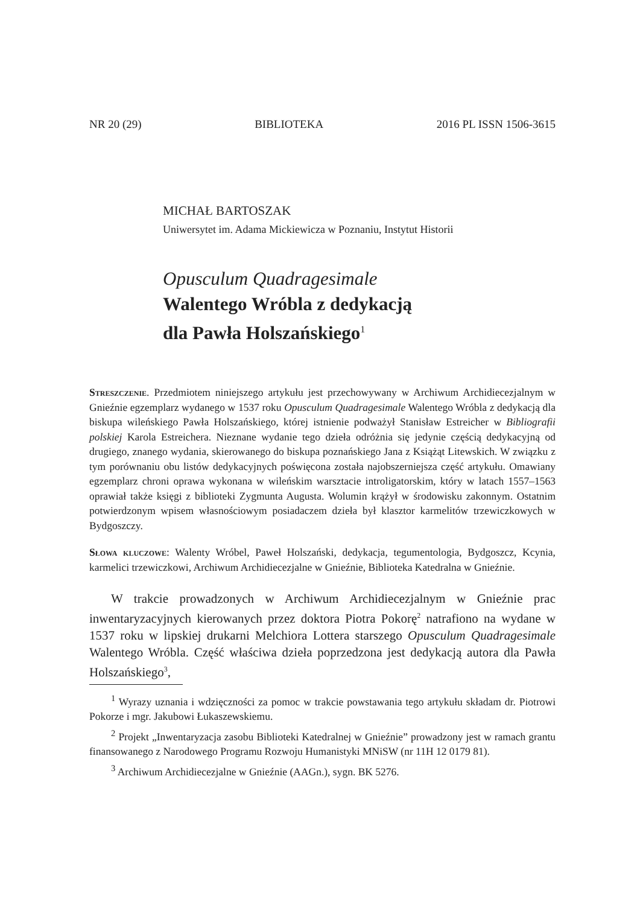NR 20 (29) BIBLIOTEKA 2016 PL ISSN 1506-3615
MICHAŁ BARTOSZAK
Uniwersytet im. Adama Mickiewicza w Poznaniu, Instytut Historii
Opusculum Quadragesimale
Walentego Wróbla z dedykacją
dla Pawła Holszańskiego<sup>1</sup>
Streszczenie. Przedmiotem niniejszego artykułu jest przechowywany w Archiwum Archidiecezjalnym w Gnieźnie egzemplarz wydanego w 1537 roku Opusculum Quadragesimale Walentego Wróbla z dedykacją dla biskupa wileńskiego Pawła Holszańskiego, której istnienie podważył Stanisław Estreicher w Bibliografii polskiej Karola Estreichera. Nieznane wydanie tego dzieła odróżnia się jedynie częścią dedykacyjną od drugiego, znanego wydania, skierowanego do biskupa poznańskiego Jana z Książąt Litewskich. W związku z tym porównaniu obu listów dedykacyjnych poświęcona została najobszerniejsza część artykułu. Omawiany egzemplarz chroni oprawa wykonana w wileńskim warsztacie introligatorskim, który w latach 1557–1563 oprawiał także księgi z biblioteki Zygmunta Augusta. Wolumin krążył w środowisku zakonnym. Ostatnim potwierdzonym wpisem własnościowym posiadaczem dzieła był klasztor karmelitów trzewiczkowych w Bydgoszczy.
Słowa kluczowe: Walenty Wróbel, Paweł Holszański, dedykacja, tegumentologia, Bydgoszcz, Kcynia, karmelici trzewiczkowi, Archiwum Archidiecezjalne w Gnieźnie, Biblioteka Katedralna w Gnieźnie.
W trakcie prowadzonych w Archiwum Archidiecezjalnym w Gnieźnie prac inwentaryzacyjnych kierowanych przez doktora Piotra Pokorę<sup>2</sup> natrafiono na wydane w 1537 roku w lipskiej drukarni Melchiora Lottera starszego Opusculum Quadragesimale Walentego Wróbla. Część właściwa dzieła poprzedzona jest dedykacją autora dla Pawła Holszańskiego<sup>3</sup>,
<sup>1</sup> Wyrazy uznania i wdzięczności za pomoc w trakcie powstawania tego artykułu składam dr. Piotrowi Pokorze i mgr. Jakubowi Łukaszewskiemu.
<sup>2</sup> Projekt „Inwentaryzacja zasobu Biblioteki Katedralnej w Gnieźnie” prowadzony jest w ramach grantu finansowanego z Narodowego Programu Rozwoju Humanistyki MNiSW (nr 11H 12 0179 81).
<sup>3</sup> Archiwum Archidiecezjalne w Gnieźnie (AAGn.), sygn. BK 5276.